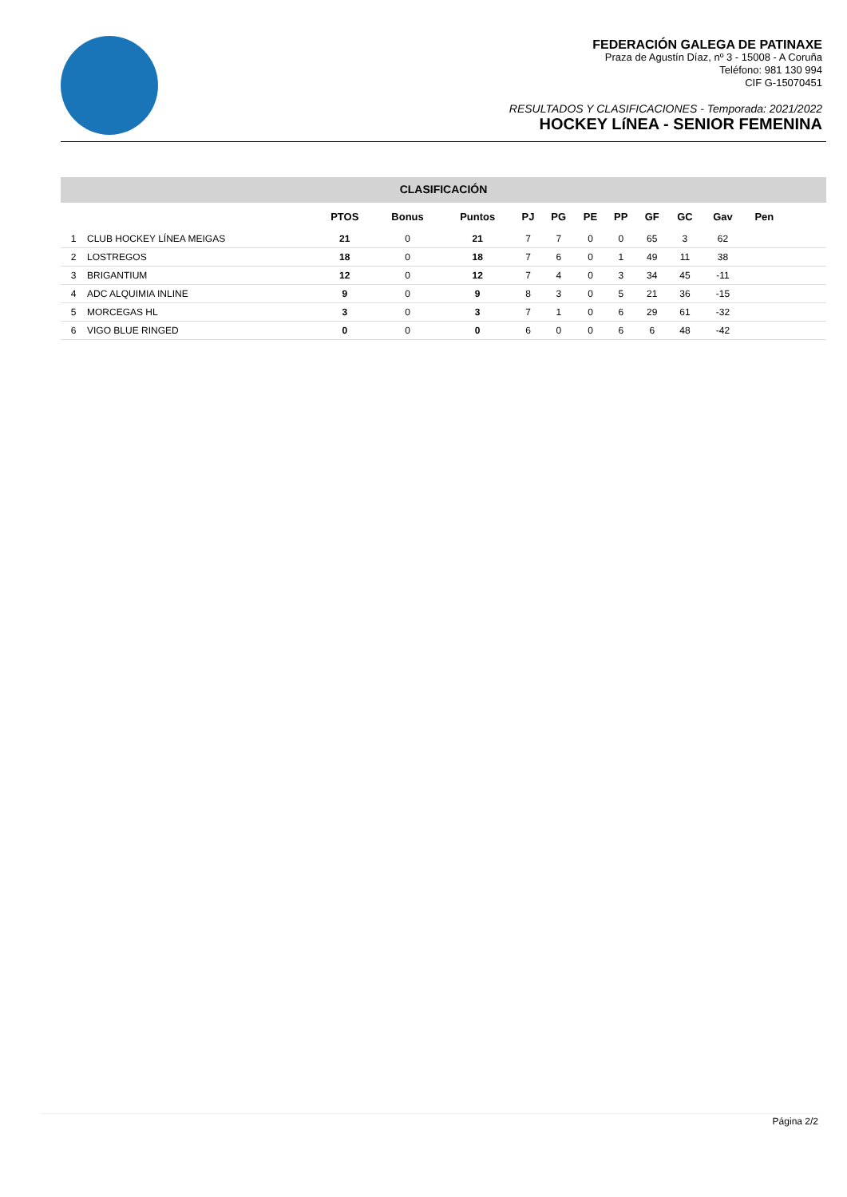FEDERACIÓN GALEGA DE PATINAXE
Praza de Agustín Díaz, nº 3 - 15008 - A Coruña
Teléfono: 981 130 994
CIF G-15070451
RESULTADOS Y CLASIFICACIONES - Temporada: 2021/2022
HOCKEY LíNEA - SENIOR FEMENINA
CLASIFICACIÓN
| | | PTOS | Bonus | Puntos | PJ | PG | PE | PP | GF | GC | Gav | Pen | |
| --- | --- | --- | --- | --- | --- | --- | --- | --- | --- | --- | --- | --- | --- |
| 1 | CLUB HOCKEY LÍNEA MEIGAS | 21 | 0 | 21 | 7 | 7 | 0 | 0 | 65 | 3 | 62 | | |
| 2 | LOSTREGOS | 18 | 0 | 18 | 7 | 6 | 0 | 1 | 49 | 11 | 38 | | |
| 3 | BRIGANTIUM | 12 | 0 | 12 | 7 | 4 | 0 | 3 | 34 | 45 | -11 | | |
| 4 | ADC ALQUIMIA INLINE | 9 | 0 | 9 | 8 | 3 | 0 | 5 | 21 | 36 | -15 | | |
| 5 | MORCEGAS HL | 3 | 0 | 3 | 7 | 1 | 0 | 6 | 29 | 61 | -32 | | |
| 6 | VIGO BLUE RINGED | 0 | 0 | 0 | 6 | 0 | 0 | 6 | 6 | 48 | -42 | | |
Página 2/2